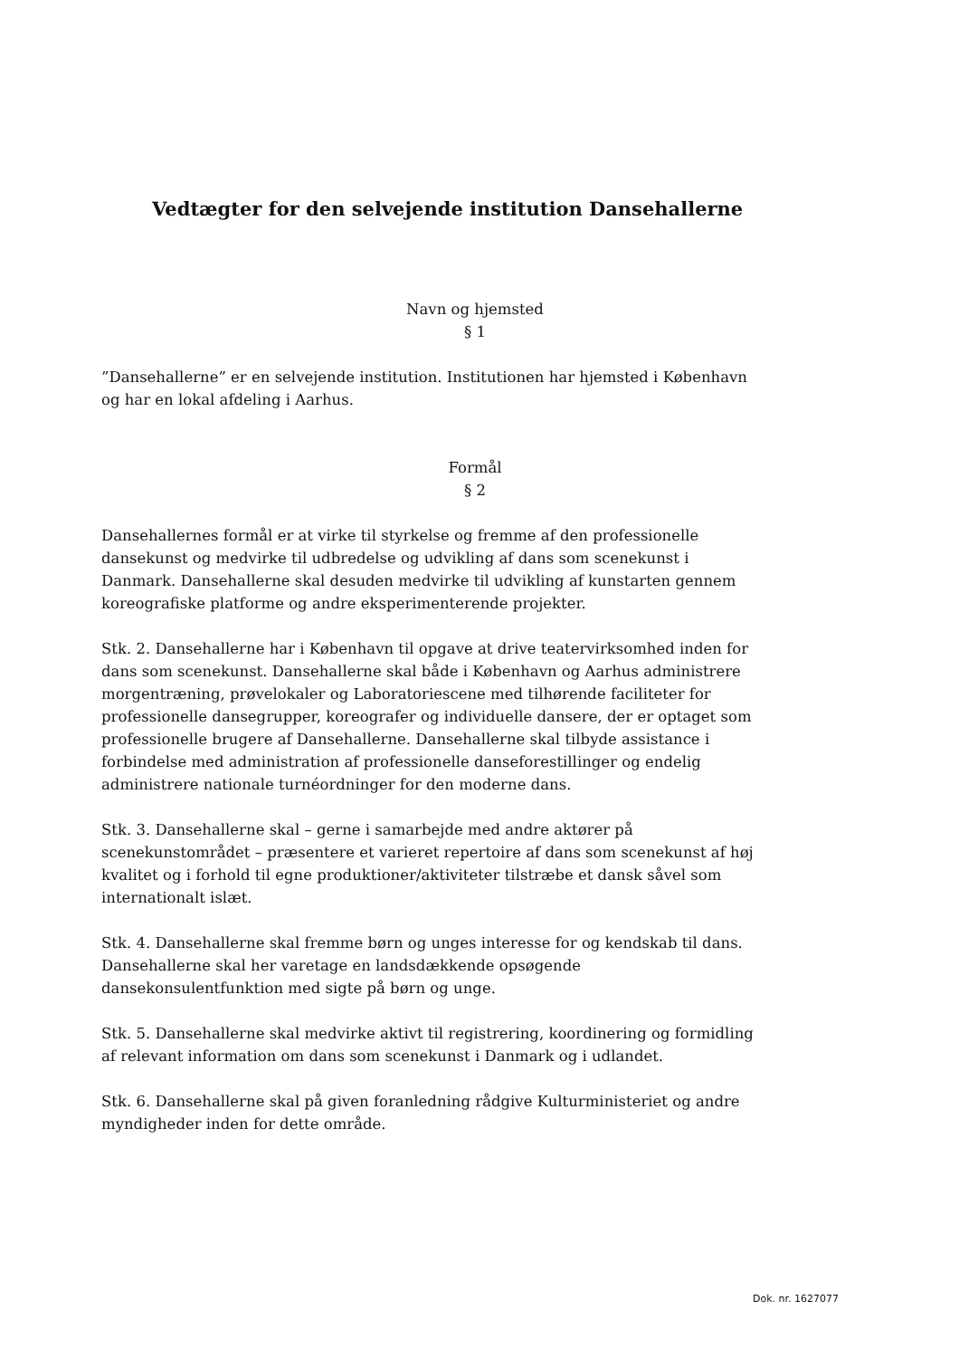Vedtægter for den selvejende institution Dansehallerne
Navn og hjemsted
§ 1
”Dansehallerne” er en selvejende institution. Institutionen har hjemsted i København og har en lokal afdeling i Aarhus.
Formål
§ 2
Dansehallernes formål er at virke til styrkelse og fremme af den professionelle dansekunst og medvirke til udbredelse og udvikling af dans som scenekunst i Danmark. Dansehallerne skal desuden medvirke til udvikling af kunstarten gennem koreografiske platforme og andre eksperimenterende projekter.
Stk. 2. Dansehallerne har i København til opgave at drive teatervirksomhed inden for dans som scenekunst. Dansehallerne skal både i København og Aarhus administrere morgentræning, prøvelokaler og Laboratoriescene med tilhørende faciliteter for professionelle dansegrupper, koreografer og individuelle dansere, der er optaget som professionelle brugere af Dansehallerne. Dansehallerne skal tilbyde assistance i forbindelse med administration af professionelle danseforestillinger og endelig administrere nationale turnéordninger for den moderne dans.
Stk. 3. Dansehallerne skal – gerne i samarbejde med andre aktører på scenekunstområdet – præsentere et varieret repertoire af dans som scenekunst af høj kvalitet og i forhold til egne produktioner/aktiviteter tilstræbe et dansk såvel som internationalt islæt.
Stk. 4. Dansehallerne skal fremme børn og unges interesse for og kendskab til dans. Dansehallerne skal her varetage en landsdækkende opsøgende dansekonsulentfunktion med sigte på børn og unge.
Stk. 5. Dansehallerne skal medvirke aktivt til registrering, koordinering og formidling af relevant information om dans som scenekunst i Danmark og i udlandet.
Stk. 6. Dansehallerne skal på given foranledning rådgive Kulturministeriet og andre myndigheder inden for dette område.
Dok. nr. 1627077